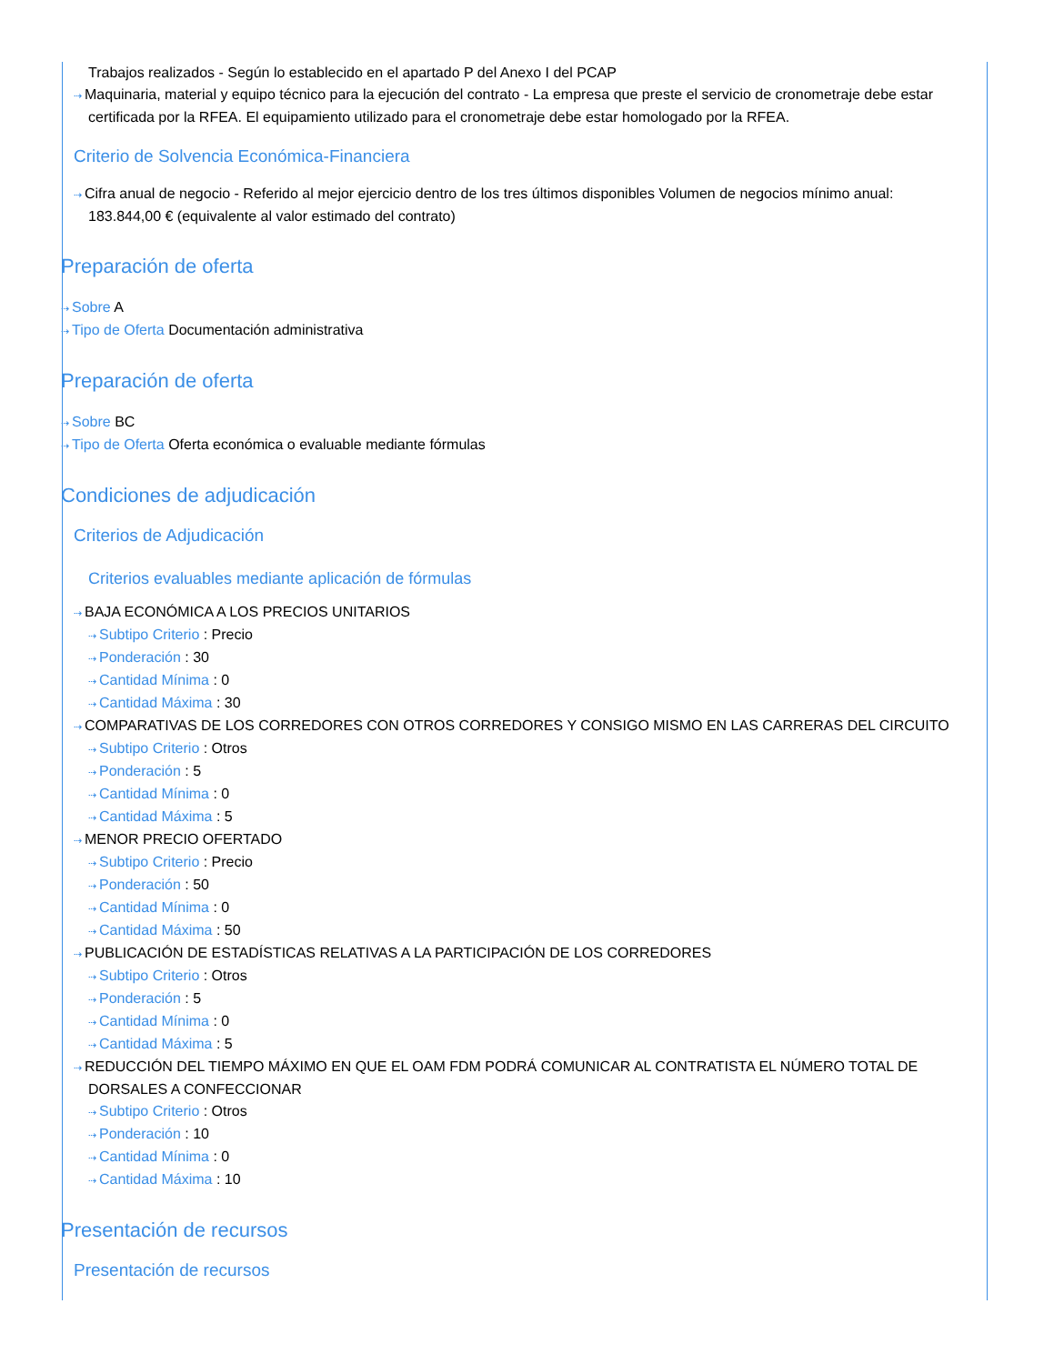Trabajos realizados - Según lo establecido en el apartado P del Anexo I del PCAP
⇢ Maquinaria, material y equipo técnico para la ejecución del contrato - La empresa que preste el servicio de cronometraje debe estar certificada por la RFEA. El equipamiento utilizado para el cronometraje debe estar homologado por la RFEA.
Criterio de Solvencia Económica-Financiera
⇢ Cifra anual de negocio - Referido al mejor ejercicio dentro de los tres últimos disponibles Volumen de negocios mínimo anual: 183.844,00 € (equivalente al valor estimado del contrato)
Preparación de oferta
⇢ Sobre A
⇢ Tipo de Oferta Documentación administrativa
Preparación de oferta
⇢ Sobre BC
⇢ Tipo de Oferta Oferta económica o evaluable mediante fórmulas
Condiciones de adjudicación
Criterios de Adjudicación
Criterios evaluables mediante aplicación de fórmulas
⇢ BAJA ECONÓMICA A LOS PRECIOS UNITARIOS
⇢ Subtipo Criterio : Precio
⇢ Ponderación : 30
⇢ Cantidad Mínima : 0
⇢ Cantidad Máxima : 30
⇢ COMPARATIVAS DE LOS CORREDORES CON OTROS CORREDORES Y CONSIGO MISMO EN LAS CARRERAS DEL CIRCUITO
⇢ Subtipo Criterio : Otros
⇢ Ponderación : 5
⇢ Cantidad Mínima : 0
⇢ Cantidad Máxima : 5
⇢ MENOR PRECIO OFERTADO
⇢ Subtipo Criterio : Precio
⇢ Ponderación : 50
⇢ Cantidad Mínima : 0
⇢ Cantidad Máxima : 50
⇢ PUBLICACIÓN DE ESTADÍSTICAS RELATIVAS A LA PARTICIPACIÓN DE LOS CORREDORES
⇢ Subtipo Criterio : Otros
⇢ Ponderación : 5
⇢ Cantidad Mínima : 0
⇢ Cantidad Máxima : 5
⇢ REDUCCIÓN DEL TIEMPO MÁXIMO EN QUE EL OAM FDM PODRÁ COMUNICAR AL CONTRATISTA EL NÚMERO TOTAL DE DORSALES A CONFECCIONAR
⇢ Subtipo Criterio : Otros
⇢ Ponderación : 10
⇢ Cantidad Mínima : 0
⇢ Cantidad Máxima : 10
Presentación de recursos
Presentación de recursos